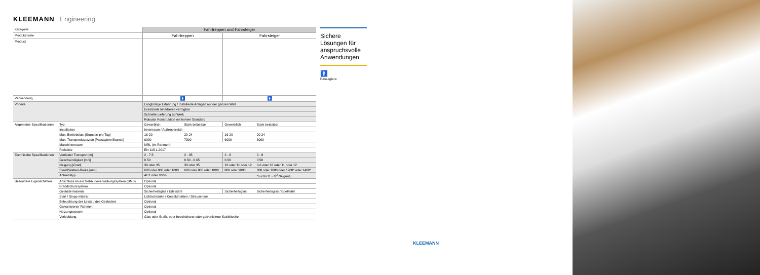KLEEMANN Engineering
| Kategorie | | Fahrtreppen und Fahrsteiger | | | |
| Produktname | | Fahrtreppen | | Fahrsteiger | |
| Product | | | | | |
| Verwendung | | 🚹 | | 🚹 | |
| Vorteile | | Langfristige Erfahrung / Installierte Anlagen auf der ganzen Welt | | | |
| | | Ersatzteile lieferbereit verfügbar | | | |
| | | Schnelle Lieferung ab Werk | | | |
| | | Robuste Konstruktion mit hohem Standard | | | |
| Allgemeine Spezifikationen | Typ | Gewerblich | Stark belastbar | Gewerblich | Stark belastbar |
| | Installation | Innenraum / Außenbereich | | | |
| | Max. Betriebslast [Stunden pro Tag] | 16-20 | 20-24 | 16-20 | 20-24 |
| | Max. Transportkapazität [Passagiere/Stunde] | 6000 | 7300 | 6000 | 6000 |
| | Maschinenraum | MRL (im Rahmen) | | | |
| | Richtlinie | EN 115-1:2017 | | | |
| Technische Spezifikationen | Vertikaler Transport [m] | 2 - 7.5 | 2 - 35 | 2 - 8 | 0 - 8 |
| | Geschwindigkeit [m/s] | 0.50 | 0.50 - 0.65 | 0.50 | 0.50 |
| | Neigung [Grad] | 30 oder 35 | 30 oder 35 | 10 oder 11 oder 12 | 0-6 oder 10 oder 11 oder 12 |
| | Steo/Paletten-Breite [mm] | 600 oder 800 oder 1000 | 600 oder 800 oder 1000 | 800 oder 1000 | 800 oder 1000 oder 1200* oder 1400* |
| | Antriebstyp | AC1 oder VVVF | | | *nur für 0 ~ 6<sup>O</sup> Neigung |
| Besondere Eigenschaften | Anschluss an ein Gebäudeverwaltungssystem (BMS) | Optional | | | |
| | Brandschutzsystem | Optional | | | |
| | Geländermaterial | Sicherheitsglas / Edelstahl | | Sicherheitsglas | Sicherheitsglas / Edelstahl |
| | Start / Stopp mittels: | Lichtschranke / Kontaktmatten / Streusensor | | | |
| | Beleuchtung der Leiste / des Geländers | Optional | | | |
| | Galvanisierter Rahmen | Optional | | | |
| | Heizungssystem | Optional | | | |
| | Verkleidung | Glas oder St./St. oder beschichtete oder galvanisierte Stahlbleche | | | |
Sichere Lösungen für anspruchsvolle Anwendungen
🚹
Passagiere
KLEEMANN